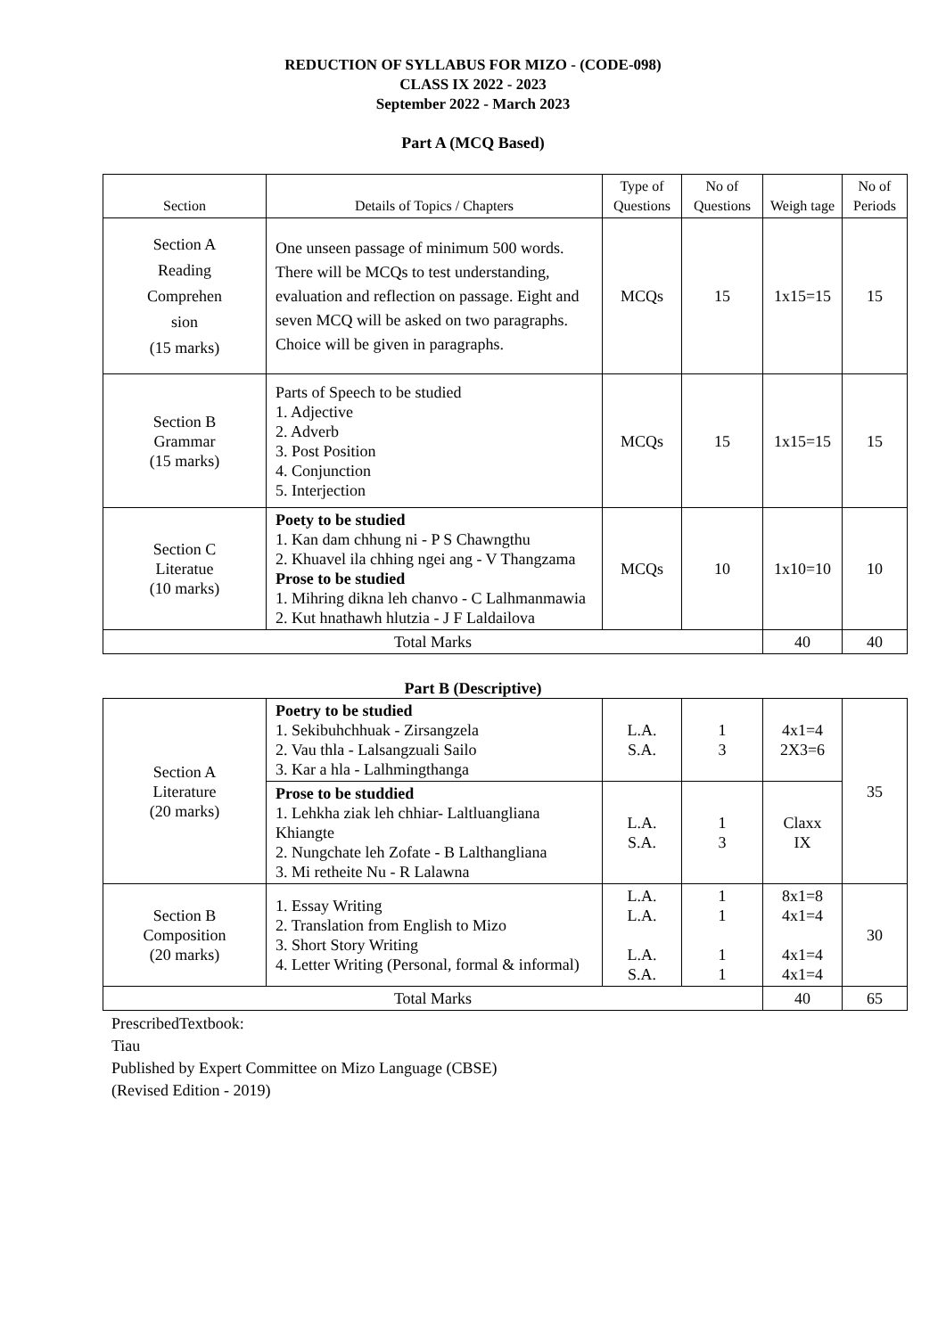REDUCTION OF SYLLABUS FOR MIZO - (CODE-098)
CLASS IX 2022 - 2023
September 2022 - March 2023
Part A (MCQ Based)
| Section | Details of Topics / Chapters | Type of Questions | No of Questions | Weigh tage | No of Periods |
| --- | --- | --- | --- | --- | --- |
| Section A Reading Comprehen sion (15 marks) | One unseen passage of minimum 500 words. There will be MCQs to test understanding, evaluation and reflection on passage. Eight and seven MCQ will be asked on two paragraphs. Choice will be given in paragraphs. | MCQs | 15 | 1x15=15 | 15 |
| Section B Grammar (15 marks) | Parts of Speech to be studied 1. Adjective 2. Adverb 3. Post Position 4. Conjunction 5. Interjection | MCQs | 15 | 1x15=15 | 15 |
| Section C Literatue (10 marks) | Poety to be studied 1. Kan dam chhung ni - P S Chawngthu 2. Khuavel ila chhing ngei ang - V Thangzama Prose to be studied 1. Mihring dikna leh chanvo - C Lalhmanmawia 2. Kut hnathawh hlutzia - J F Laldailova | MCQs | 10 | 1x10=10 | 10 |
| Total Marks | | | | 40 | 40 |
Part B (Descriptive)
| Section A Literature (20 marks) | Poetry to be studied 1. Sekibuhchhuak - Zirsangzela 2. Vau thla - Lalsangzuali Sailo 3. Kar a hla - Lalhmingthanga | L.A. S.A. | 1 3 | 4x1=4 2X3=6 | 35 |
| | Prose to be studdied 1. Lehkha ziak leh chhiar- Laltluangliana Khiangte 2. Nungchate leh Zofate - B Lalthangliana 3. Mi retheite Nu - R Lalawna | L.A. S.A. | 1 3 | Claxx IX | |
| Section B Composition (20 marks) | 1. Essay Writing 2. Translation from English to Mizo 3. Short Story Writing 4. Letter Writing (Personal, formal & informal) | L.A. L.A. L.A. S.A. | 1 1 1 1 | 8x1=8 4x1=4 4x1=4 4x1=4 | 30 |
| Total Marks | | | | 40 | 65 |
PrescribedTextbook:
Tiau
Published by Expert Committee on Mizo Language (CBSE)
(Revised Edition - 2019)